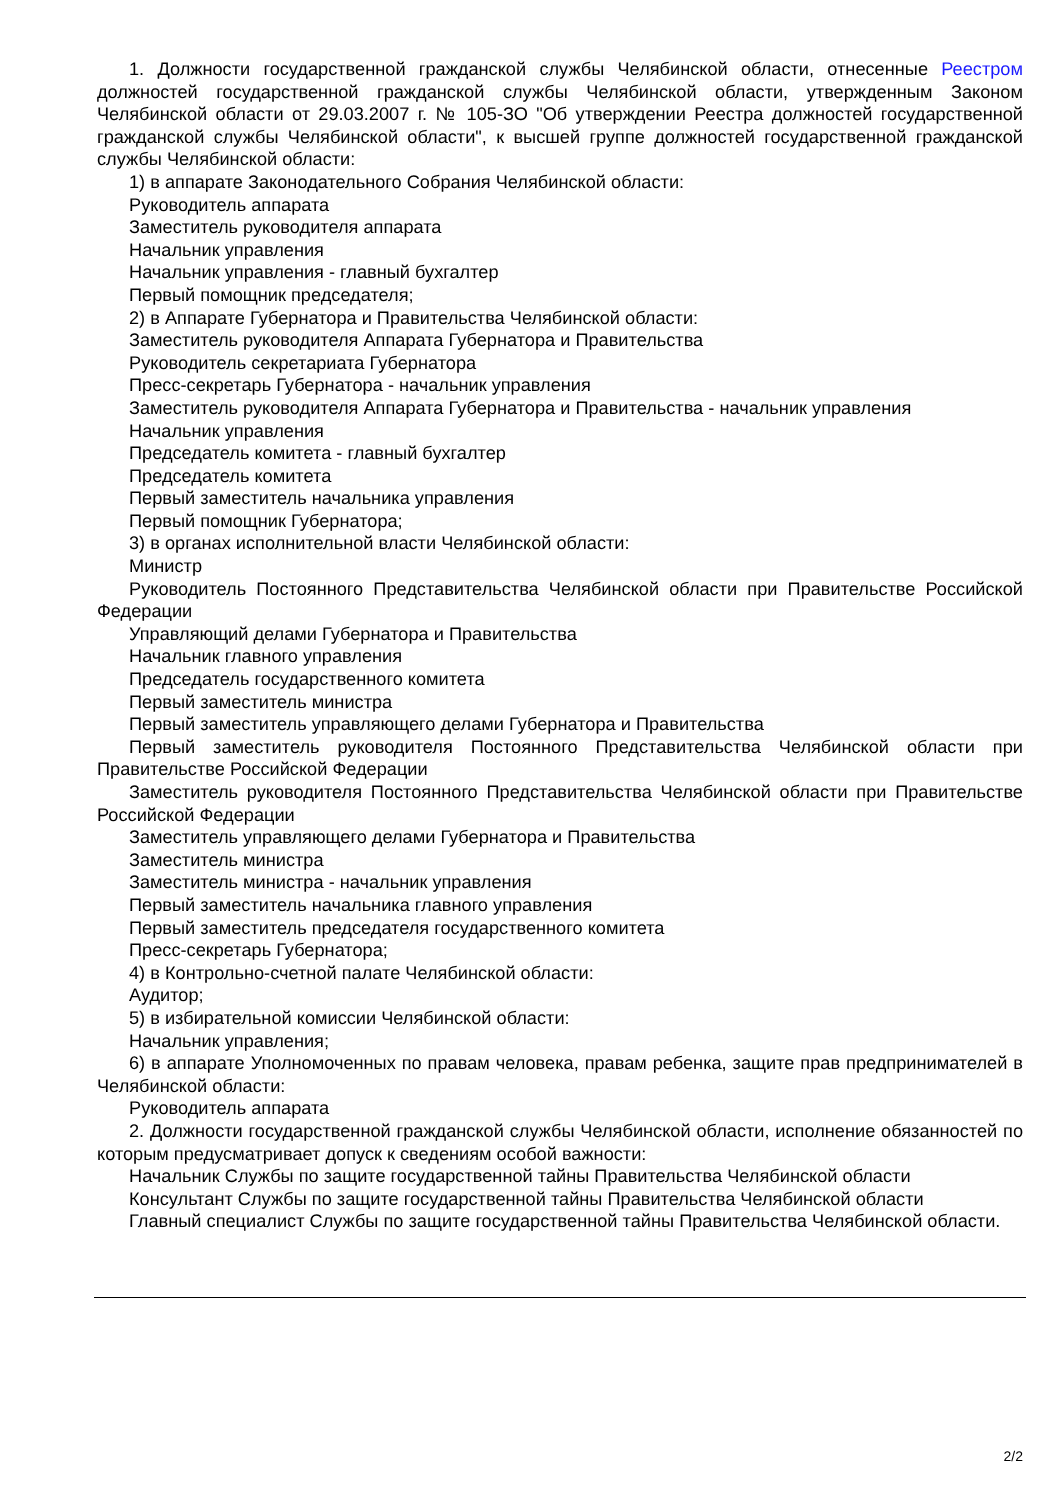1. Должности государственной гражданской службы Челябинской области, отнесенные Реестром должностей государственной гражданской службы Челябинской области, утвержденным Законом Челябинской области от 29.03.2007 г. № 105-ЗО "Об утверждении Реестра должностей государственной гражданской службы Челябинской области", к высшей группе должностей государственной гражданской службы Челябинской области:
1) в аппарате Законодательного Собрания Челябинской области:
Руководитель аппарата
Заместитель руководителя аппарата
Начальник управления
Начальник управления - главный бухгалтер
Первый помощник председателя;
2) в Аппарате Губернатора и Правительства Челябинской области:
Заместитель руководителя Аппарата Губернатора и Правительства
Руководитель секретариата Губернатора
Пресс-секретарь Губернатора - начальник управления
Заместитель руководителя Аппарата Губернатора и Правительства - начальник управления
Начальник управления
Председатель комитета - главный бухгалтер
Председатель комитета
Первый заместитель начальника управления
Первый помощник Губернатора;
3) в органах исполнительной власти Челябинской области:
Министр
Руководитель Постоянного Представительства Челябинской области при Правительстве Российской Федерации
Управляющий делами Губернатора и Правительства
Начальник главного управления
Председатель государственного комитета
Первый заместитель министра
Первый заместитель управляющего делами Губернатора и Правительства
Первый заместитель руководителя Постоянного Представительства Челябинской области при Правительстве Российской Федерации
Заместитель руководителя Постоянного Представительства Челябинской области при Правительстве Российской Федерации
Заместитель управляющего делами Губернатора и Правительства
Заместитель министра
Заместитель министра - начальник управления
Первый заместитель начальника главного управления
Первый заместитель председателя государственного комитета
Пресс-секретарь Губернатора;
4) в Контрольно-счетной палате Челябинской области:
Аудитор;
5) в избирательной комиссии Челябинской области:
Начальник управления;
6) в аппарате Уполномоченных по правам человека, правам ребенка, защите прав предпринимателей в Челябинской области:
Руководитель аппарата
2. Должности государственной гражданской службы Челябинской области, исполнение обязанностей по которым предусматривает допуск к сведениям особой важности:
Начальник Службы по защите государственной тайны Правительства Челябинской области
Консультант Службы по защите государственной тайны Правительства Челябинской области
Главный специалист Службы по защите государственной тайны Правительства Челябинской области.
2/2